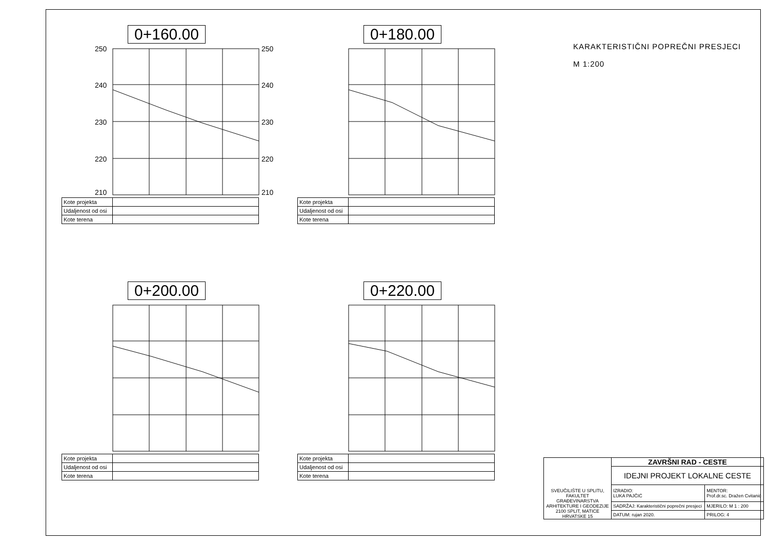KARAKTERISTIČNI POPREČNI PRESJECI
M 1:200
0+160.00
250
240
230
220
210
250
240
230
220
210
| Kote projekta | |
| Udaljenost od osi | |
| Kote terena | |
0+180.00
| Kote projekta | |
| Udaljenost od osi | |
| Kote terena | |
0+200.00
| Kote projekta | |
| Udaljenost od osi | |
| Kote terena | |
0+220.00
| Kote projekta | |
| Udaljenost od osi | |
| Kote terena | |
| SVEUČILIŠTE U SPLITU, FAKULTET GRAĐEVINARSTVA ARHITEKTURE I GEODEZIJE 2100 SPLIT, MATICE HRVATSKE 15 | ZAVRŠNI RAD - CESTE | |
| | IDEJNI PROJEKT LOKALNE CESTE | |
| | IZRADIO: LUKA PAJČIĆ | MENTOR: Prof.dr.sc. Dražen Cvitanić |
| | SADRŽAJ: Karakteristični poprečni presjeci | MJERILO: M 1 : 200 |
| | DATUM: rujan 2020. | PRILOG: 4 |